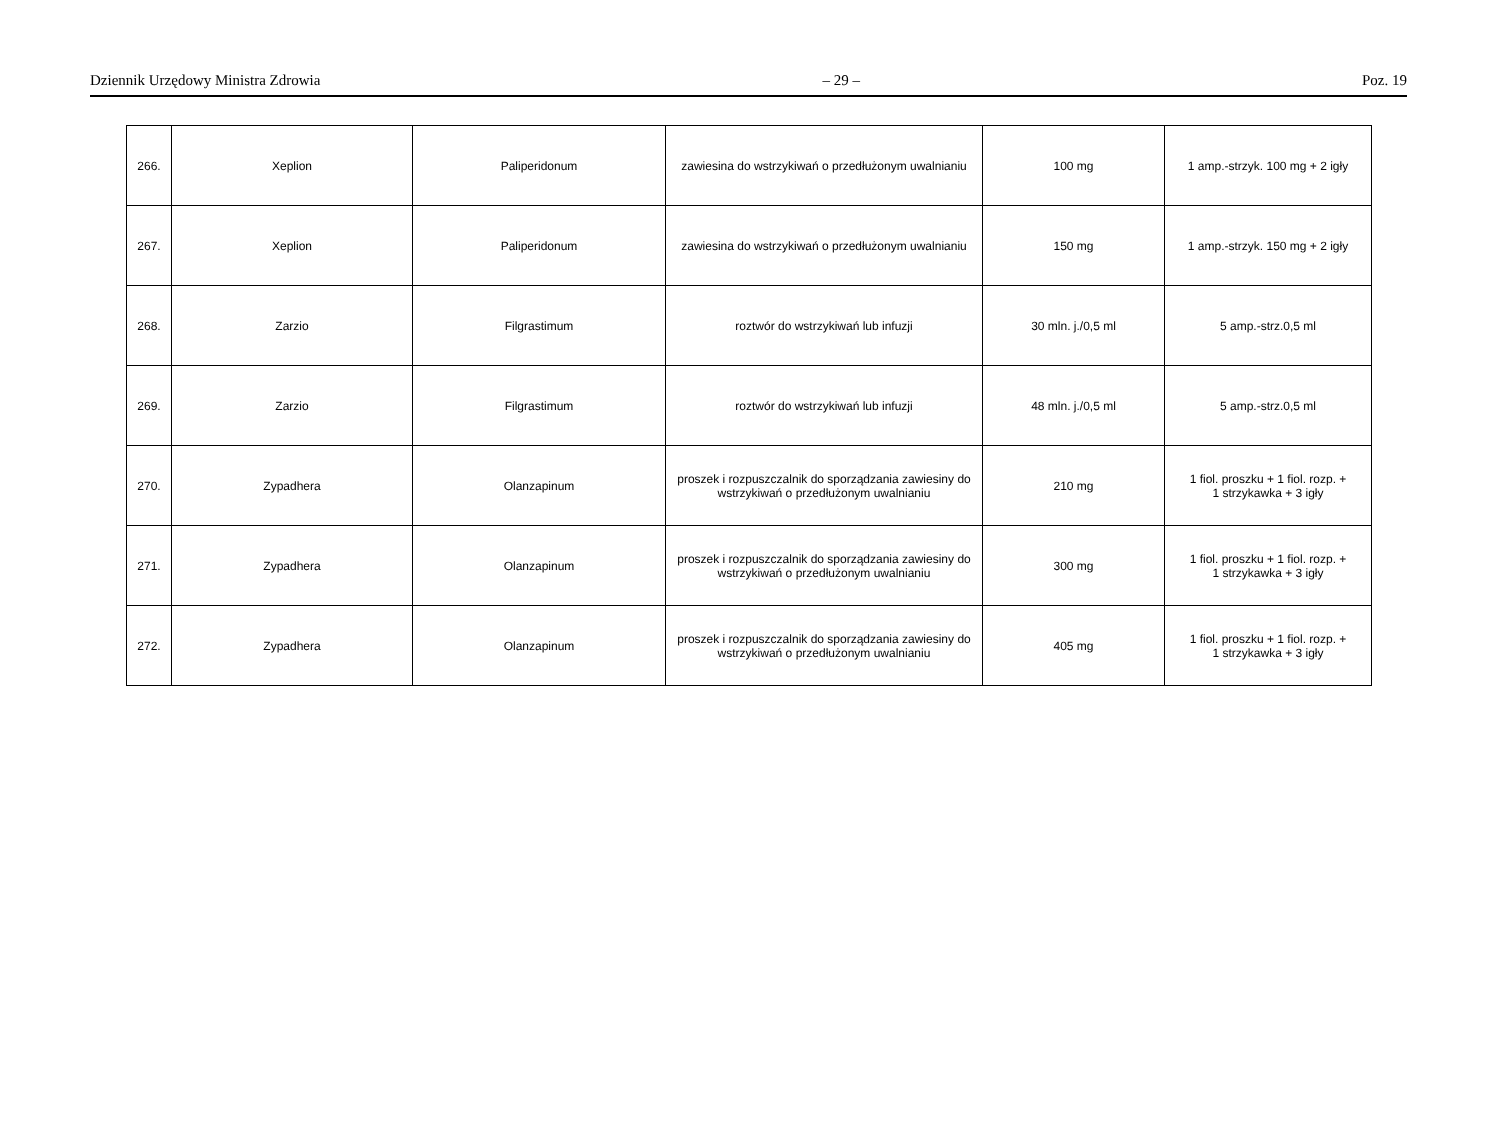Dziennik Urzędowy Ministra Zdrowia – 29 – Poz. 19
| 266. | Xeplion | Paliperidonum | zawiesina do wstrzykiwań o przedłużonym uwalnianiu | 100 mg | 1 amp.-strzyk. 100 mg + 2 igły |
| 267. | Xeplion | Paliperidonum | zawiesina do wstrzykiwań o przedłużonym uwalnianiu | 150 mg | 1 amp.-strzyk. 150 mg + 2 igły |
| 268. | Zarzio | Filgrastimum | roztwór do wstrzykiwań lub infuzji | 30 mln. j./0,5 ml | 5 amp.-strz.0,5 ml |
| 269. | Zarzio | Filgrastimum | roztwór do wstrzykiwań lub infuzji | 48 mln. j./0,5 ml | 5 amp.-strz.0,5 ml |
| 270. | Zypadhera | Olanzapinum | proszek i rozpuszczalnik do sporządzania zawiesiny do wstrzykiwań o przedłużonym uwalnianiu | 210 mg | 1 fiol. proszku + 1 fiol. rozp. + 1 strzykawka + 3 igły |
| 271. | Zypadhera | Olanzapinum | proszek i rozpuszczalnik do sporządzania zawiesiny do wstrzykiwań o przedłużonym uwalnianiu | 300 mg | 1 fiol. proszku + 1 fiol. rozp. + 1 strzykawka + 3 igły |
| 272. | Zypadhera | Olanzapinum | proszek i rozpuszczalnik do sporządzania zawiesiny do wstrzykiwań o przedłużonym uwalnianiu | 405 mg | 1 fiol. proszku + 1 fiol. rozp. + 1 strzykawka + 3 igły |